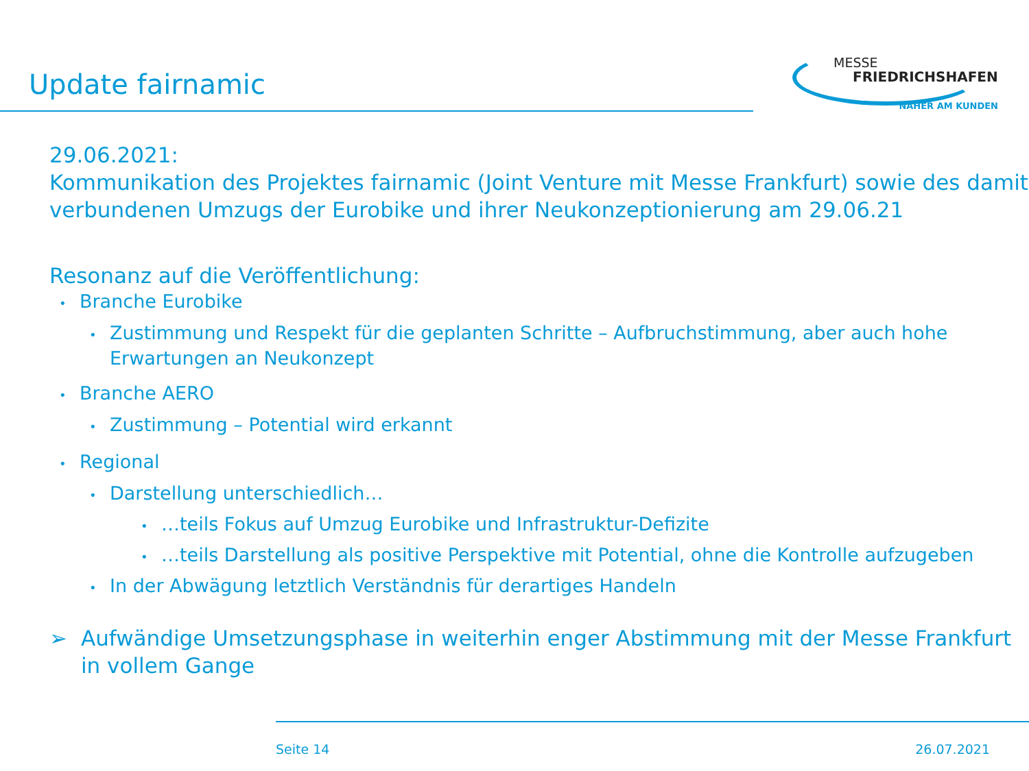Update fairnamic
MESSE
FRIEDRICHSHAFEN
NÄHER AM KUNDEN
29.06.2021:
Kommunikation des Projektes fairnamic (Joint Venture mit Messe Frankfurt) sowie des damit verbundenen Umzugs der Eurobike und ihrer Neukonzeptionierung am 29.06.21
Resonanz auf die Veröffentlichung:
• Branche Eurobike
• Zustimmung und Respekt für die geplanten Schritte – Aufbruchstimmung, aber auch hohe Erwartungen an Neukonzept
• Branche AERO
• Zustimmung – Potential wird erkannt
• Regional
• Darstellung unterschiedlich…
• …teils Fokus auf Umzug Eurobike und Infrastruktur-Defizite
• …teils Darstellung als positive Perspektive mit Potential, ohne die Kontrolle aufzugeben
• In der Abwägung letztlich Verständnis für derartiges Handeln
➢ Aufwändige Umsetzungsphase in weiterhin enger Abstimmung mit der Messe Frankfurt in vollem Gange
Seite 14 26.07.2021